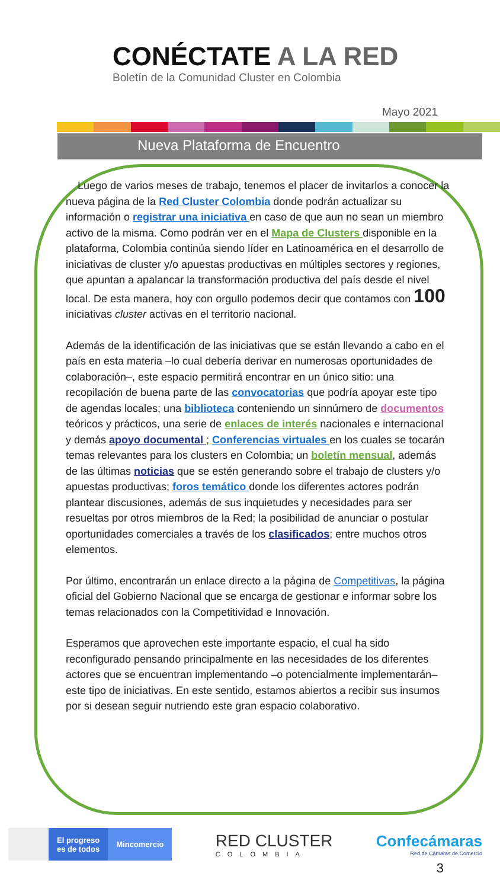CONÉCTATE A LA RED
Boletín de la Comunidad Cluster en Colombia
Mayo 2021
Nueva Plataforma de Encuentro
Luego de varios meses de trabajo, tenemos el placer de invitarlos a conocer la nueva página de la Red Cluster Colombia donde podrán actualizar su información o registrar una iniciativa en caso de que aun no sean un miembro activo de la misma. Como podrán ver en el Mapa de Clusters disponible en la plataforma, Colombia continúa siendo líder en Latinoamérica en el desarrollo de iniciativas de cluster y/o apuestas productivas en múltiples sectores y regiones, que apuntan a apalancar la transformación productiva del país desde el nivel local. De esta manera, hoy con orgullo podemos decir que contamos con 100 iniciativas cluster activas en el territorio nacional.
Además de la identificación de las iniciativas que se están llevando a cabo en el país en esta materia –lo cual debería derivar en numerosas oportunidades de colaboración–, este espacio permitirá encontrar en un único sitio: una recopilación de buena parte de las convocatorias que podría apoyar este tipo de agendas locales; una biblioteca conteniendo un sinnúmero de documentos teóricos y prácticos, una serie de enlaces de interés nacionales e internacional y demás apoyo documental ; Conferencias virtuales en los cuales se tocarán temas relevantes para los clusters en Colombia; un boletín mensual, además de las últimas noticias que se estén generando sobre el trabajo de clusters y/o apuestas productivas; foros temático donde los diferentes actores podrán plantear discusiones, además de sus inquietudes y necesidades para ser resueltas por otros miembros de la Red; la posibilidad de anunciar o postular oportunidades comerciales a través de los clasificados; entre muchos otros elementos.
Por último, encontrarán un enlace directo a la página de Competitivas, la página oficial del Gobierno Nacional que se encarga de gestionar e informar sobre los temas relacionados con la Competitividad e Innovación.
Esperamos que aprovechen este importante espacio, el cual ha sido reconfigurado pensando principalmente en las necesidades de los diferentes actores que se encuentran implementando –o potencialmente implementarán– este tipo de iniciativas. En este sentido, estamos abiertos a recibir sus insumos por si desean seguir nutriendo este gran espacio colaborativo.
El progreso
es de todos
Mincomercio
RED CLUSTER
COLOMBIA
Confecámaras
Red de Cámaras de Comercio
3